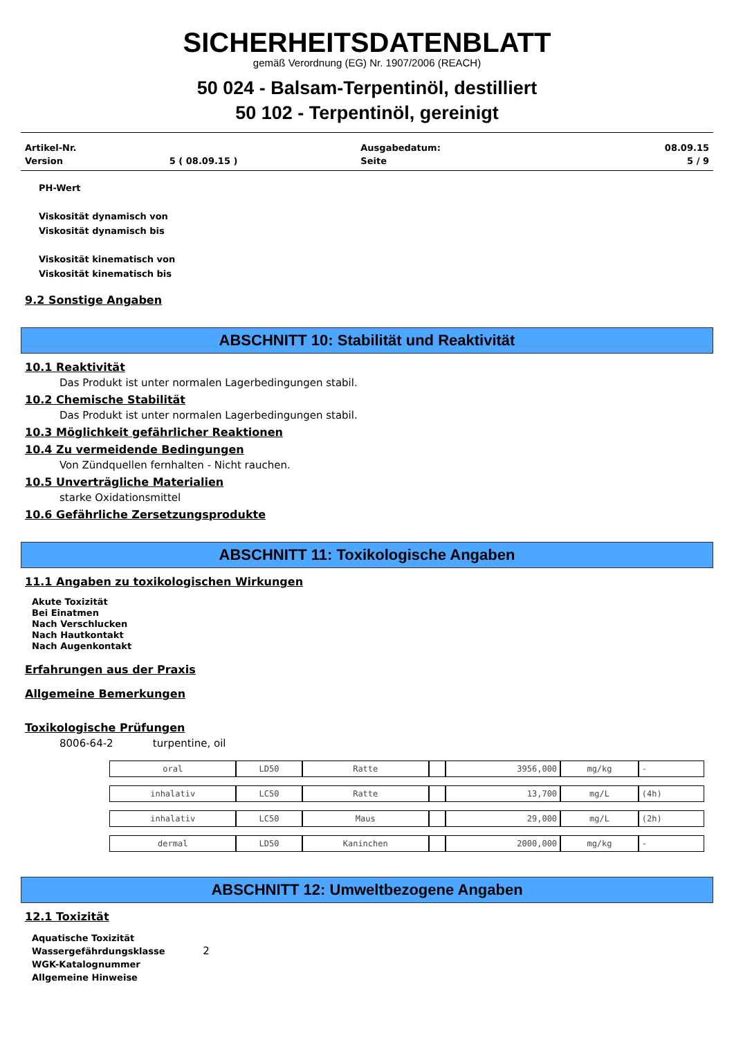SICHERHEITSDATENBLATT
gemäß Verordnung (EG) Nr. 1907/2006 (REACH)
50 024 - Balsam-Terpentinöl, destilliert
50 102 - Terpentinöl, gereinigt
| Artikel-Nr. | | Ausgabedatum: | 08.09.15 |
| Version | 5 ( 08.09.15 ) | Seite | 5 / 9 |
PH-Wert
Viskosität dynamisch von
Viskosität dynamisch bis
Viskosität kinematisch von
Viskosität kinematisch bis
9.2 Sonstige Angaben
ABSCHNITT 10: Stabilität und Reaktivität
10.1 Reaktivität
Das Produkt ist unter normalen Lagerbedingungen stabil.
10.2 Chemische Stabilität
Das Produkt ist unter normalen Lagerbedingungen stabil.
10.3 Möglichkeit gefährlicher Reaktionen
10.4 Zu vermeidende Bedingungen
Von Zündquellen fernhalten - Nicht rauchen.
10.5 Unverträgliche Materialien
starke Oxidationsmittel
10.6 Gefährliche Zersetzungsprodukte
ABSCHNITT 11: Toxikologische Angaben
11.1 Angaben zu toxikologischen Wirkungen
Akute Toxizität
Bei Einatmen
Nach Verschlucken
Nach Hautkontakt
Nach Augenkontakt
Erfahrungen aus der Praxis
Allgemeine Bemerkungen
Toxikologische Prüfungen
8006-64-2 turpentine, oil
| oral | LD50 | Ratte | | 3956,000 | mg/kg | - |
| inhalativ | LC50 | Ratte | | 13,700 | mg/L | (4h) |
| inhalativ | LC50 | Maus | | 29,000 | mg/L | (2h) |
| dermal | LD50 | Kaninchen | | 2000,000 | mg/kg | - |
ABSCHNITT 12: Umweltbezogene Angaben
12.1 Toxizität
Aquatische Toxizität
Wassergefährdungsklasse 2
WGK-Katalognummer
Allgemeine Hinweise